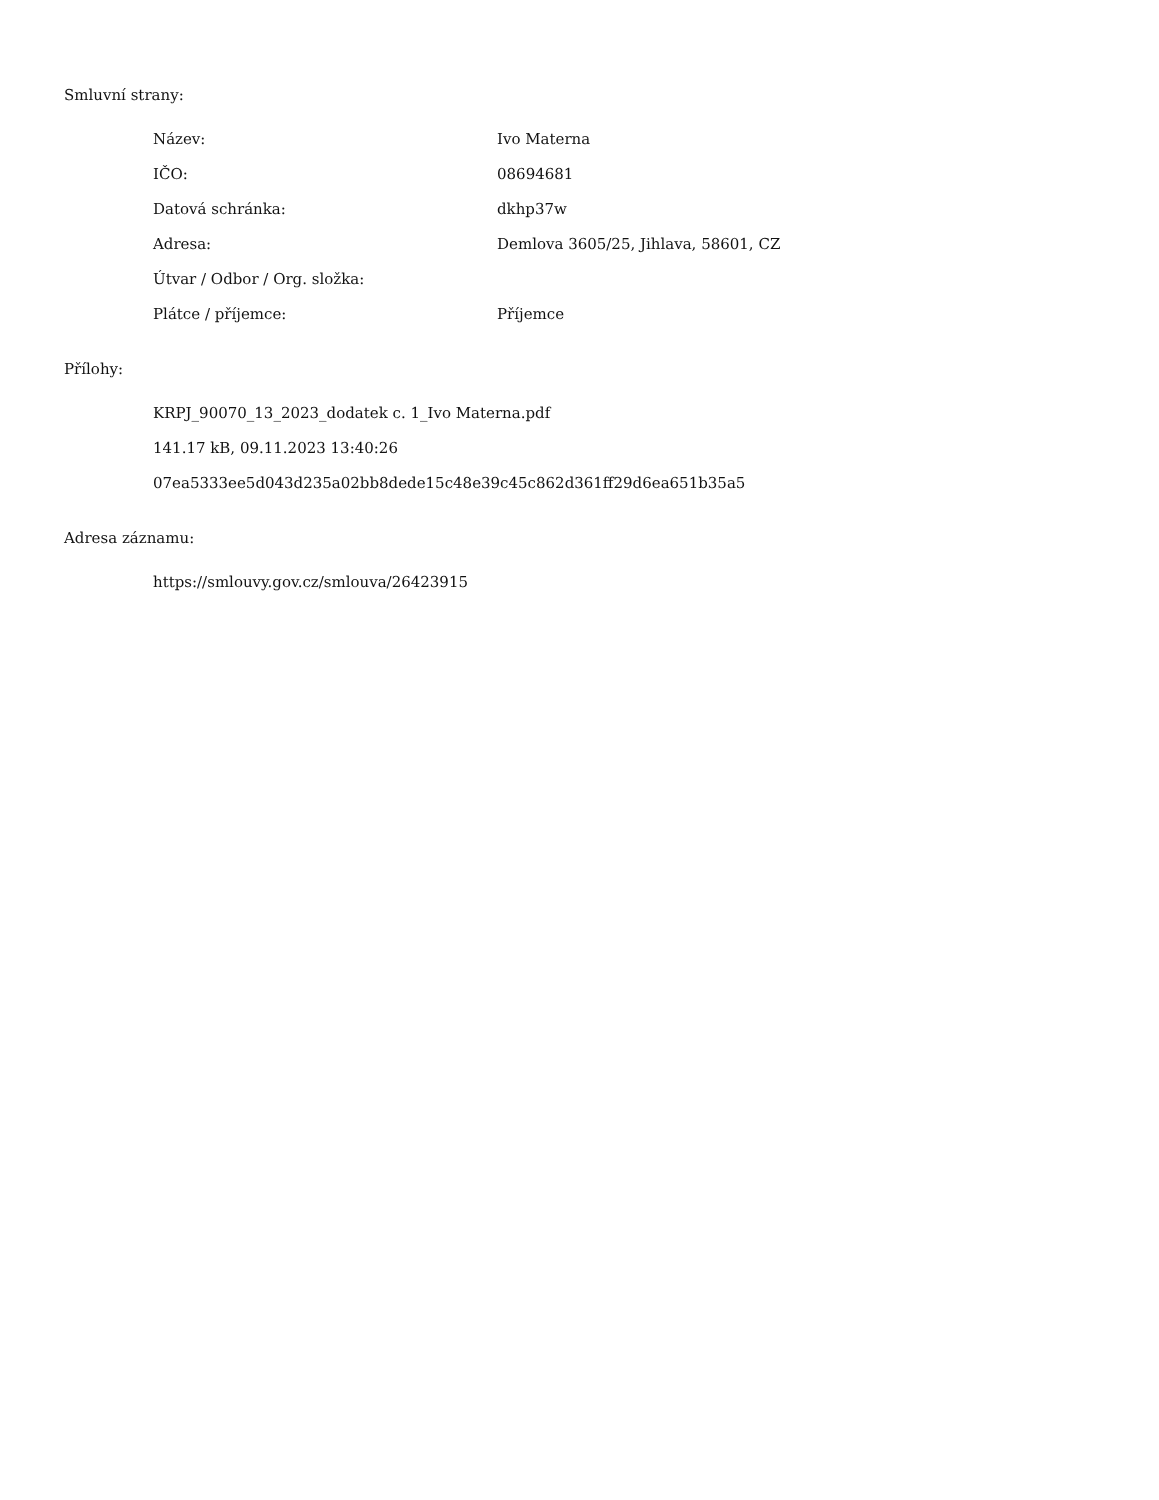Smluvní strany:
| Název: | Ivo Materna |
| IČO: | 08694681 |
| Datová schránka: | dkhp37w |
| Adresa: | Demlova 3605/25, Jihlava, 58601, CZ |
| Útvar / Odbor / Org. složka: | |
| Plátce / příjemce: | Příjemce |
Přílohy:
KRPJ_90070_13_2023_dodatek c. 1_Ivo Materna.pdf
141.17 kB, 09.11.2023 13:40:26
07ea5333ee5d043d235a02bb8dede15c48e39c45c862d361ff29d6ea651b35a5
Adresa záznamu:
https://smlouvy.gov.cz/smlouva/26423915